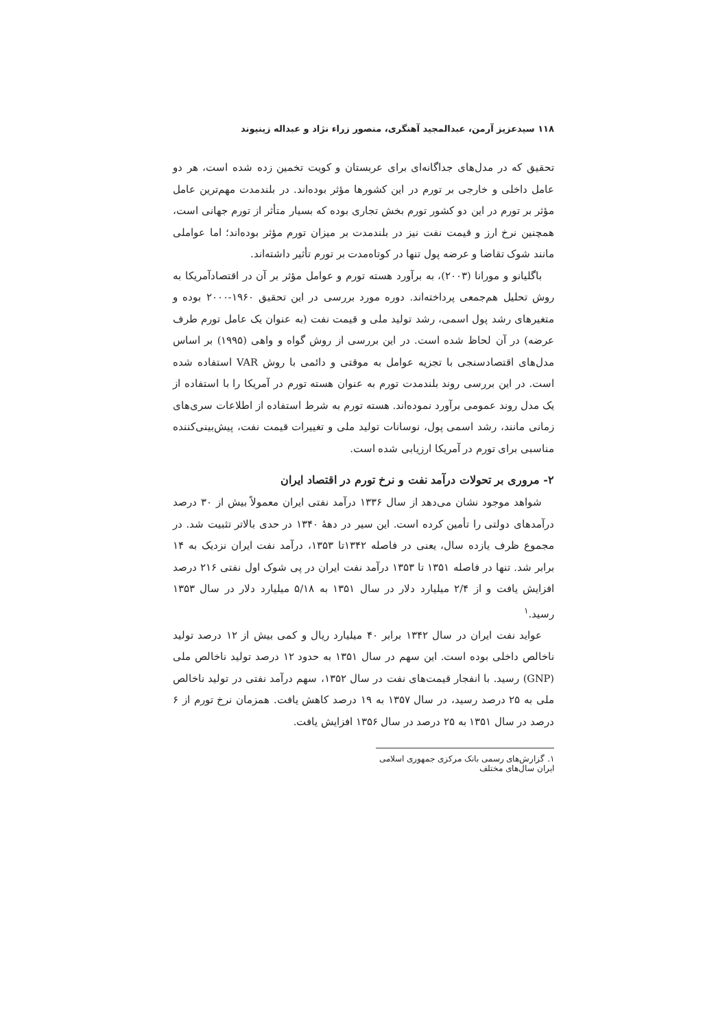۱۱۸ سیدعزیز آرمن، عبدالمجید آهنگری، منصور زراء نژاد و عبداله زینیوند
تحقیق که در مدل‌های جداگانه‌ای برای عربستان و کویت تخمین زده شده است، هر دو عامل داخلی و خارجی بر تورم در این کشورها مؤثر بوده‌اند. در بلندمدت مهم‌ترین عامل مؤثر بر تورم در این دو کشور تورم بخش تجاری بوده که بسیار متأثر از تورم جهانی است، همچنین نرخ ارز و قیمت نفت نیز در بلندمدت بر میزان تورم مؤثر بوده‌اند؛ اما عواملی مانند شوک تقاضا و عرضه پول تنها در کوتاه‌مدت بر تورم تأثیر داشته‌اند.
باگلیانو و مورانا (۲۰۰۳)، به برآورد هسته تورم و عوامل مؤثر بر آن در اقتصادآمریکا به روش تحلیل هم‌جمعی پرداخته‌اند. دوره مورد بررسی در این تحقیق ۱۹۶۰-۲۰۰۰ بوده و متغیرهای رشد پول اسمی، رشد تولید ملی و قیمت نفت (به عنوان یک عامل تورم طرف عرضه) در آن لحاظ شده است. در این بررسی از روش گواه و واهی (۱۹۹۵) بر اساس مدل‌های اقتصادسنجی با تجزیه عوامل به موقتی و دائمی با روش VAR استفاده شده است. در این بررسی روند بلندمدت تورم به عنوان هسته تورم در آمریکا را با استفاده از یک مدل روند عمومی برآورد نموده‌اند. هسته تورم به شرط استفاده از اطلاعات سری‌های زمانی مانند، رشد اسمی پول، نوسانات تولید ملی و تغییرات قیمت نفت، پیش‌بینی‌کننده مناسبی برای تورم در آمریکا ارزیابی شده است.
۲- مروری بر تحولات درآمد نفت و نرخ تورم در اقتصاد ایران
شواهد موجود نشان می‌دهد از سال ۱۳۳۶ درآمد نفتی ایران معمولاً بیش از ۳۰ درصد درآمدهای دولتی را تأمین کرده است. این سیر در دهۀ ۱۳۴۰ در حدی بالاتر تثبیت شد. در مجموع ظرف یازده سال، یعنی در فاصله ۱۳۴۲تا ۱۳۵۳، درآمد نفت ایران نزدیک به ۱۴ برابر شد. تنها در فاصله ۱۳۵۱ تا ۱۳۵۳ درآمد نفت ایران در پی شوک اول نفتی ۲۱۶ درصد افزایش یافت و از ۲/۴ میلیارد دلار در سال ۱۳۵۱ به ۵/۱۸ میلیارد دلار در سال ۱۳۵۳ رسید.<sup>۱</sup>
عواید نفت ایران در سال ۱۳۴۲ برابر ۴۰ میلیارد ریال و کمی بیش از ۱۲ درصد تولید ناخالص داخلی بوده است. این سهم در سال ۱۳۵۱ به حدود ۱۲ درصد تولید ناخالص ملی (GNP) رسید. با انفجار قیمت‌های نفت در سال ۱۳۵۲، سهم درآمد نفتی در تولید ناخالص ملی به ۲۵ درصد رسید، در سال ۱۳۵۷ به ۱۹ درصد کاهش یافت. همزمان نرخ تورم از ۶ درصد در سال ۱۳۵۱ به ۲۵ درصد در سال ۱۳۵۶ افزایش یافت.
۱. گزارش‌های رسمی بانک مرکزی جمهوری اسلامی ایران سال‌های مختلف